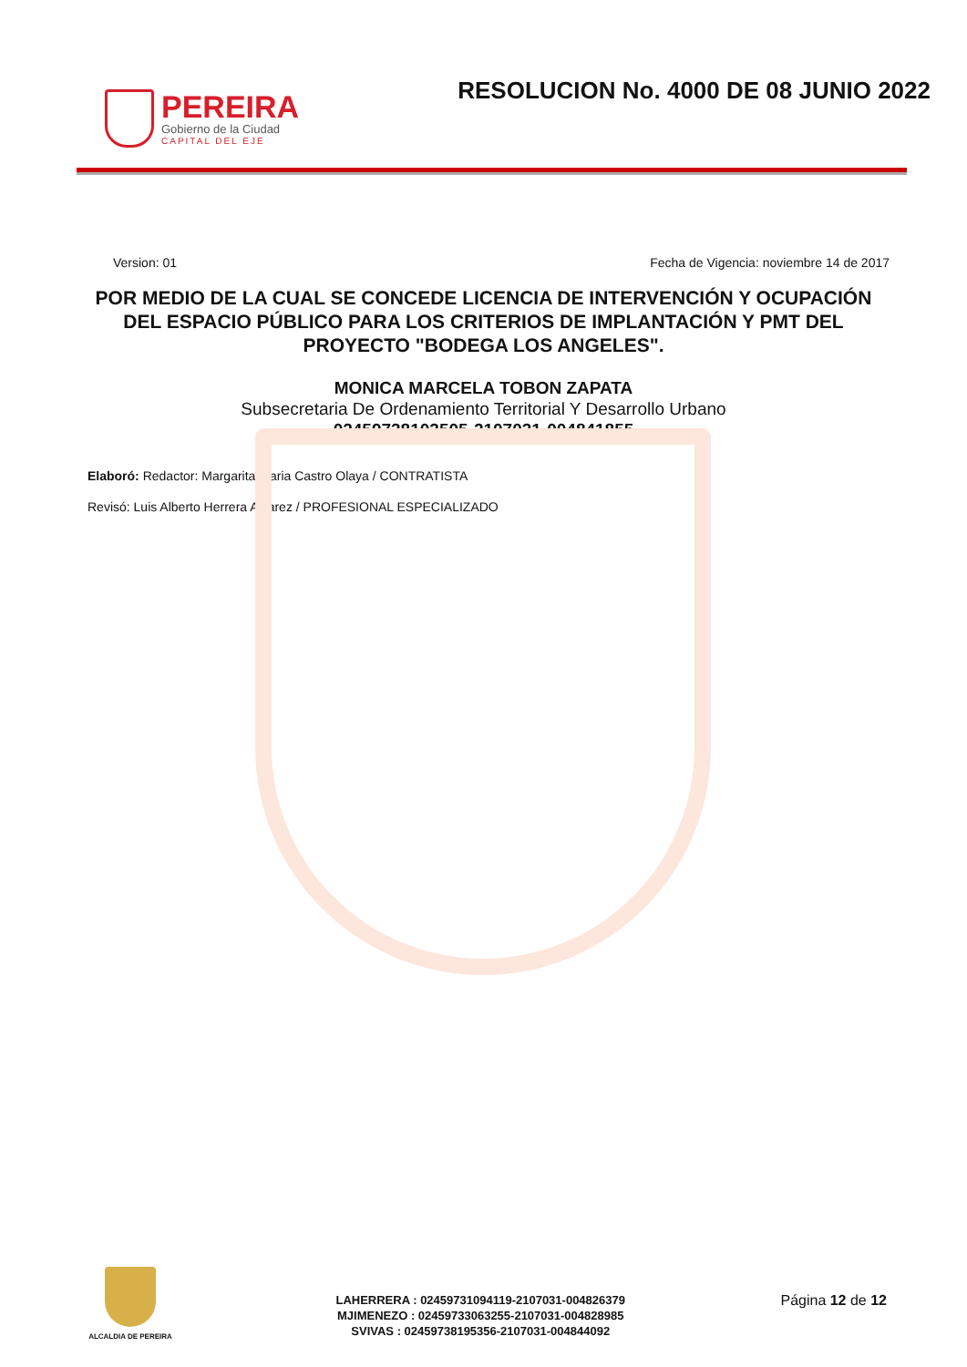PEREIRA
Gobierno de la Ciudad
CAPITAL DEL EJE
RESOLUCION No. 4000 DE 08 JUNIO 2022
Version: 01 Fecha de Vigencia: noviembre 14 de 2017
POR MEDIO DE LA CUAL SE CONCEDE LICENCIA DE INTERVENCIÓN Y OCUPACIÓN DEL ESPACIO PÚBLICO PARA LOS CRITERIOS DE IMPLANTACIÓN Y PMT DEL PROYECTO "BODEGA LOS ANGELES".
MONICA MARCELA TOBON ZAPATA
Subsecretaria De Ordenamiento Territorial Y Desarrollo Urbano
02459738103505-2107031-004841855
Elaboró: Redactor: Margarita Maria Castro Olaya / CONTRATISTA
Revisó: Luis Alberto Herrera Alvarez / PROFESIONAL ESPECIALIZADO
ALCALDIA DE PEREIRA
LAHERRERA : 02459731094119-2107031-004826379
MJIMENEZO : 02459733063255-2107031-004828985
SVIVAS : 02459738195356-2107031-004844092
Página 12 de 12